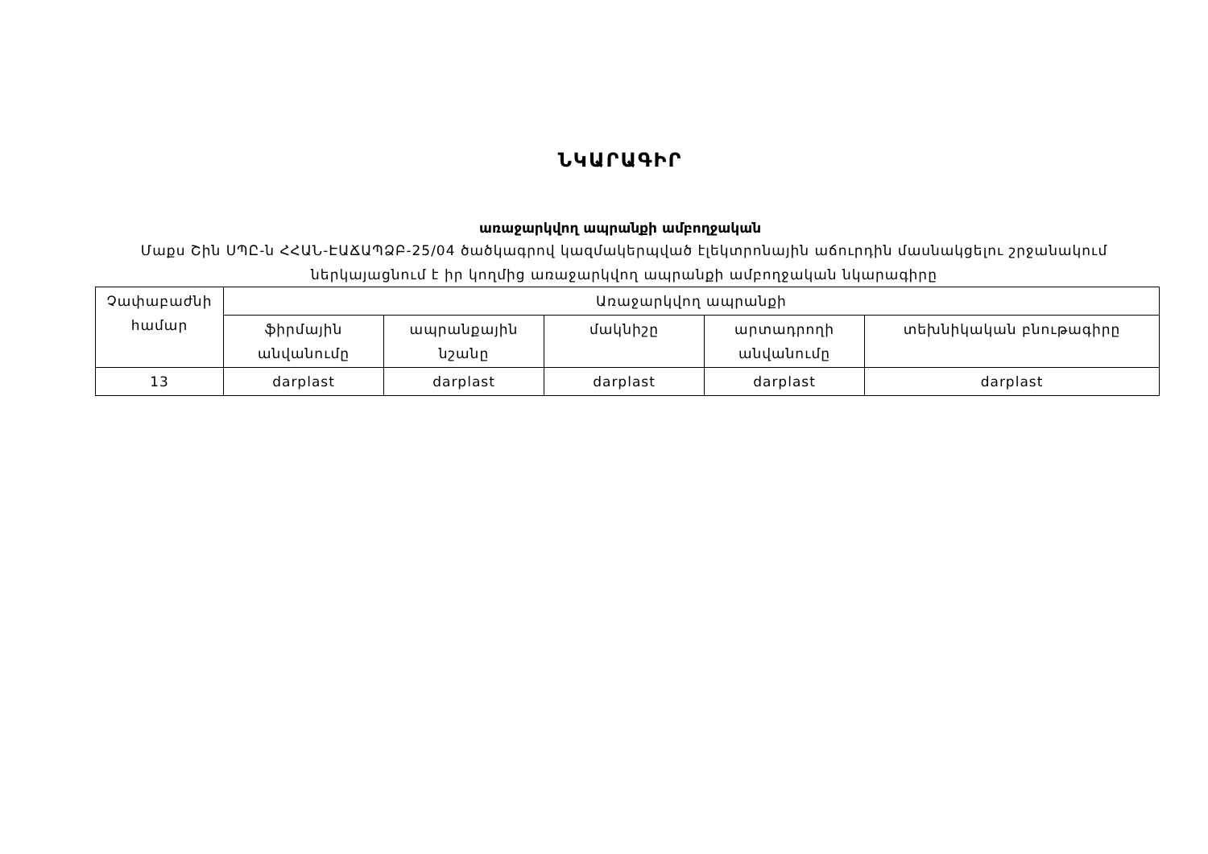ՆԿԱՐԱԳԻՐ
առաջարկվող ապրանքի ամբողջական
Մաքս Շին ՍՊԸ-ն ՀՀԱՆ-ԷԱՃԱՊՁԲ-25/04 ծածկագրով կազմակերպված էլեկտրոնային աճուրդին մասնակցելու շրջանակում ներկայացնում է իր կողմից առաջարկվող ապրանքի ամբողջական նկարագիրը
| Չափաբաժնի համար | Առաջարկվող ապրանքի | | | | |
| --- | --- | --- | --- | --- | --- |
| | ֆիրմային անվանումը | ապրանքային նշանը | մակնիշը | արտադրողի անվանումը | տեխնիկական բնութագիրը |
| 13 | darplast | darplast | darplast | darplast | darplast |